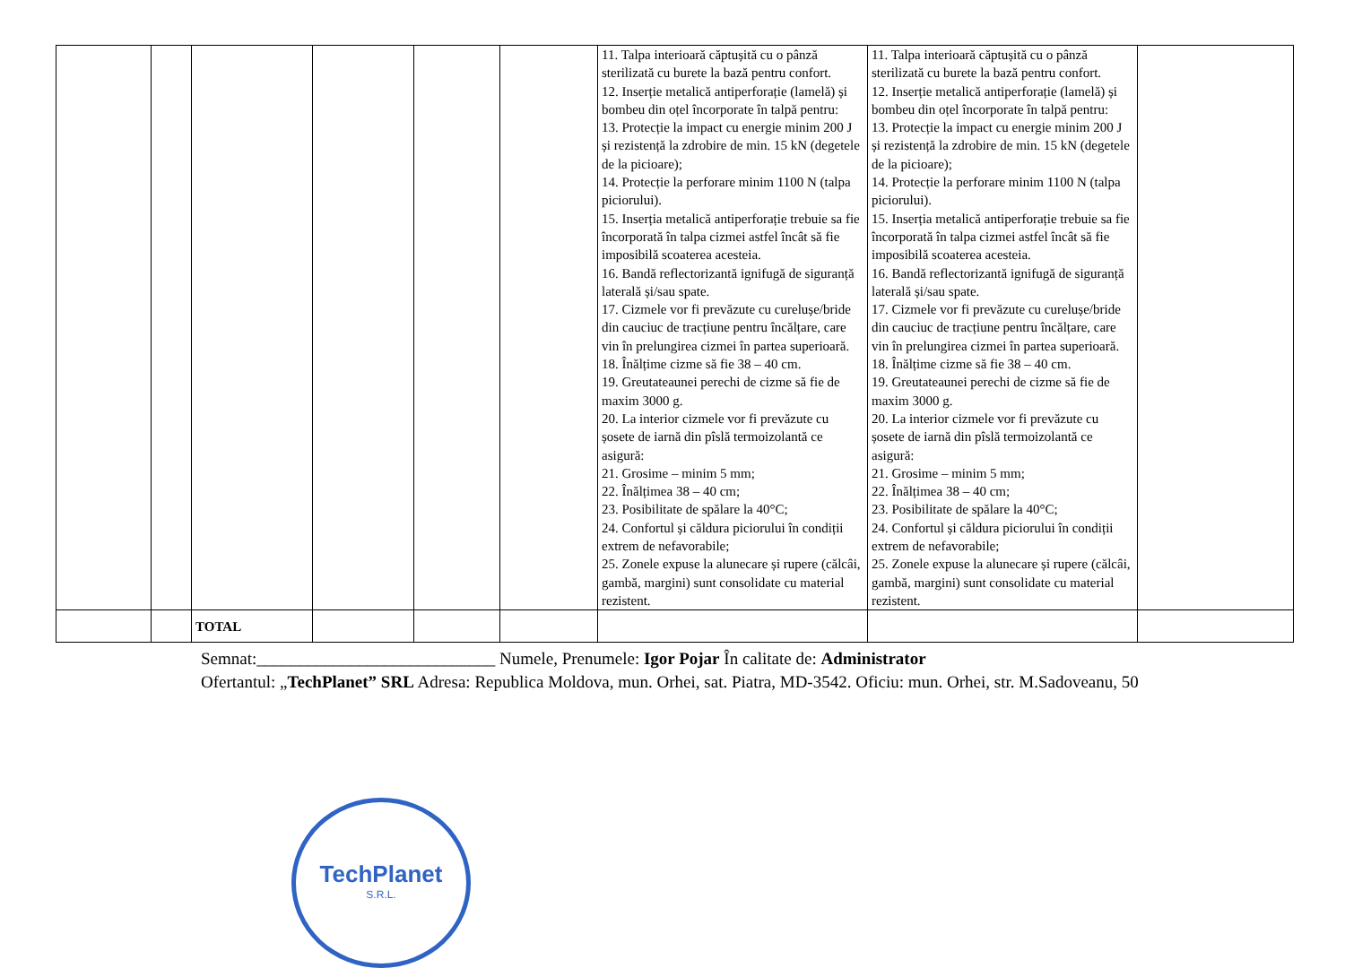| | | | | | | 11. Talpa interioară căptușită cu o pânză sterilizată cu burete la bază pentru confort. 12. Inserție metalică antiperforație (lamelă) și bombeu din oțel încorporate în talpă pentru: 13. Protecție la impact cu energie minim 200 J și rezistență la zdrobire de min. 15 kN (degetele de la picioare); 14. Protecție la perforare minim 1100 N (talpa piciorului). 15. Inserția metalică antiperforație trebuie sa fie încorporată în talpa cizmei astfel încât să fie imposibilă scoaterea acesteia. 16. Bandă reflectorizantă ignifugă de siguranță laterală și/sau spate. 17. Cizmele vor fi prevăzute cu curelușe/bride din cauciuc de tracțiune pentru încălțare, care vin în prelungirea cizmei în partea superioară. 18. Înălțime cizme să fie 38 – 40 cm. 19. Greutateaunei perechi de cizme să fie de maxim 3000 g. 20. La interior cizmele vor fi prevăzute cu șosete de iarnă din pîslă termoizolantă ce asigură: 21. Grosime – minim 5 mm; 22. Înălțimea 38 – 40 cm; 23. Posibilitate de spălare la 40°C; 24. Confortul și căldura piciorului în condiții extrem de nefavorabile; 25. Zonele expuse la alunecare și rupere (călcâi, gambă, margini) sunt consolidate cu material rezistent. | 11. Talpa interioară căptușită cu o pânză sterilizată cu burete la bază pentru confort. 12. Inserție metalică antiperforație (lamelă) și bombeu din oțel încorporate în talpă pentru: 13. Protecție la impact cu energie minim 200 J și rezistență la zdrobire de min. 15 kN (degetele de la picioare); 14. Protecție la perforare minim 1100 N (talpa piciorului). 15. Inserția metalică antiperforație trebuie sa fie încorporată în talpa cizmei astfel încât să fie imposibilă scoaterea acesteia. 16. Bandă reflectorizantă ignifugă de siguranță laterală și/sau spate. 17. Cizmele vor fi prevăzute cu curelușe/bride din cauciuc de tracțiune pentru încălțare, care vin în prelungirea cizmei în partea superioară. 18. Înălțime cizme să fie 38 – 40 cm. 19. Greutateaunei perechi de cizme să fie de maxim 3000 g. 20. La interior cizmele vor fi prevăzute cu șosete de iarnă din pîslă termoizolantă ce asigură: 21. Grosime – minim 5 mm; 22. Înălțimea 38 – 40 cm; 23. Posibilitate de spălare la 40°C; 24. Confortul și căldura piciorului în condiții extrem de nefavorabile; 25. Zonele expuse la alunecare și rupere (călcâi, gambă, margini) sunt consolidate cu material rezistent. | |
| | | TOTAL | | | | | | |
Semnat:____________________________ Numele, Prenumele: Igor Pojar În calitate de: Administrator
Ofertantul: „TechPlanet” SRL Adresa: Republica Moldova, mun. Orhei, sat. Piatra, MD-3542. Oficiu: mun. Orhei, str. M.Sadoveanu, 50
TechPlanet
S.R.L.